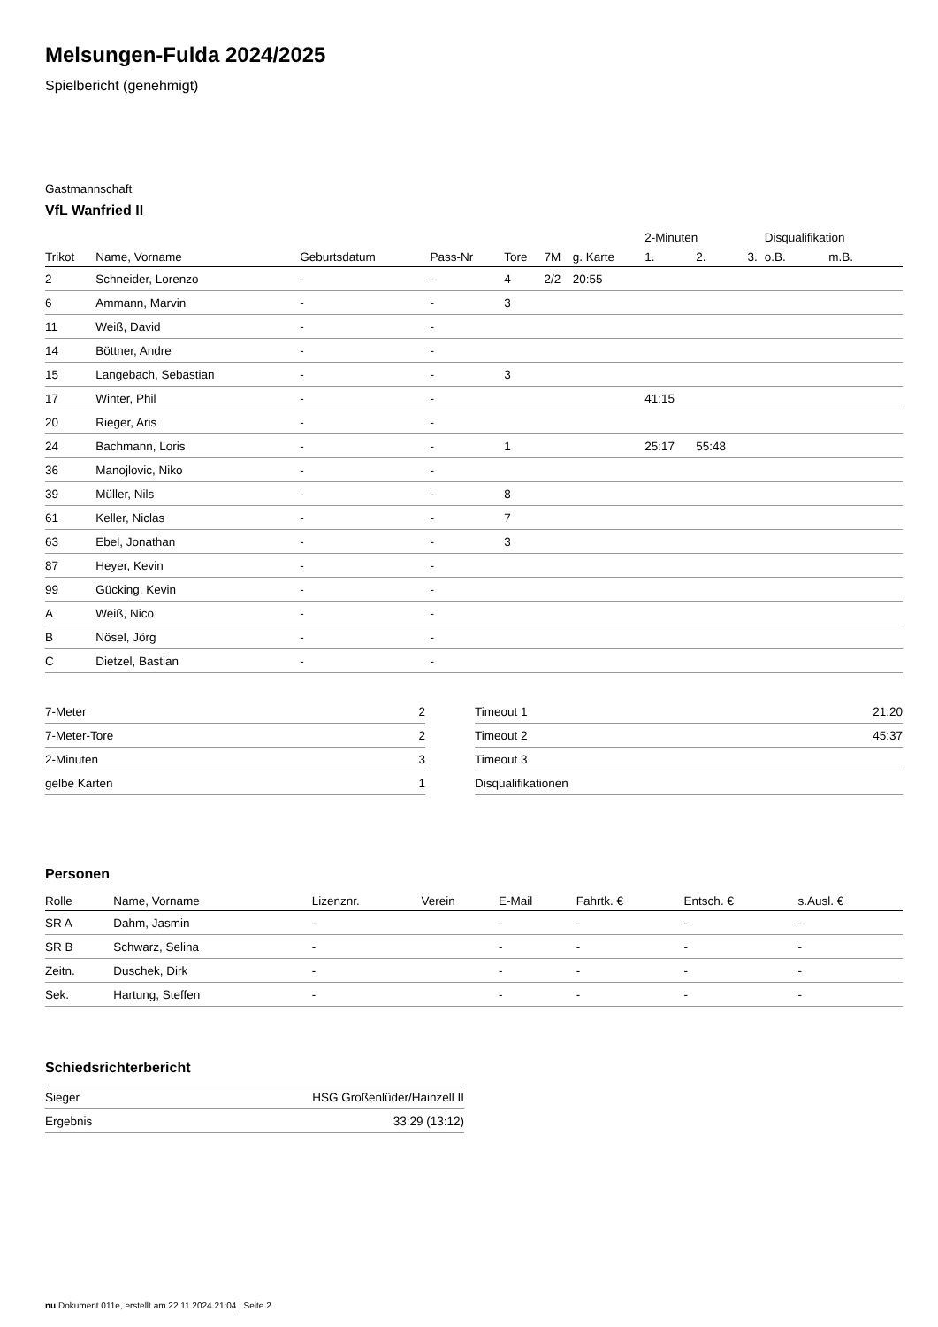Melsungen-Fulda 2024/2025
Spielbericht (genehmigt)
Gastmannschaft
VfL Wanfried II
| | | | | | | | 2-Minuten | | | Disqualifikation | |
| --- | --- | --- | --- | --- | --- | --- | --- | --- | --- | --- | --- |
| Trikot | Name, Vorname | Geburtsdatum | Pass-Nr | Tore | 7M | g. Karte | 1. | 2. | 3. | o.B. | m.B. |
| 2 | Schneider, Lorenzo | - | - | 4 | 2/2 | 20:55 | | | | | |
| 6 | Ammann, Marvin | - | - | 3 | | | | | | | |
| 11 | Weiß, David | - | - | | | | | | | | |
| 14 | Böttner, Andre | - | - | | | | | | | | |
| 15 | Langebach, Sebastian | - | - | 3 | | | | | | | |
| 17 | Winter, Phil | - | - | | | | 41:15 | | | | |
| 20 | Rieger, Aris | - | - | | | | | | | | |
| 24 | Bachmann, Loris | - | - | 1 | | | 25:17 | 55:48 | | | |
| 36 | Manojlovic, Niko | - | - | | | | | | | | |
| 39 | Müller, Nils | - | - | 8 | | | | | | | |
| 61 | Keller, Niclas | - | - | 7 | | | | | | | |
| 63 | Ebel, Jonathan | - | - | 3 | | | | | | | |
| 87 | Heyer, Kevin | - | - | | | | | | | | |
| 99 | Gücking, Kevin | - | - | | | | | | | | |
| A | Weiß, Nico | - | - | | | | | | | | |
| B | Nösel, Jörg | - | - | | | | | | | | |
| C | Dietzel, Bastian | - | - | | | | | | | | |
| 7-Meter | 2 |
| 7-Meter-Tore | 2 |
| 2-Minuten | 3 |
| gelbe Karten | 1 |
| Timeout 1 | 21:20 |
| Timeout 2 | 45:37 |
| Timeout 3 | |
| Disqualifikationen | |
Personen
| Rolle | Name, Vorname | Lizenznr. | Verein | E-Mail | Fahrtk. € | Entsch. € | s.Ausl. € |
| --- | --- | --- | --- | --- | --- | --- | --- |
| SR A | Dahm, Jasmin | - | | - | - | - | - |
| SR B | Schwarz, Selina | - | | - | - | - | - |
| Zeitn. | Duschek, Dirk | - | | - | - | - | - |
| Sek. | Hartung, Steffen | - | | - | - | - | - |
Schiedsrichterbericht
| Sieger | HSG Großenlüder/Hainzell II |
| Ergebnis | 33:29 (13:12) |
nu.Dokument 011e, erstellt am 22.11.2024 21:04 | Seite 2